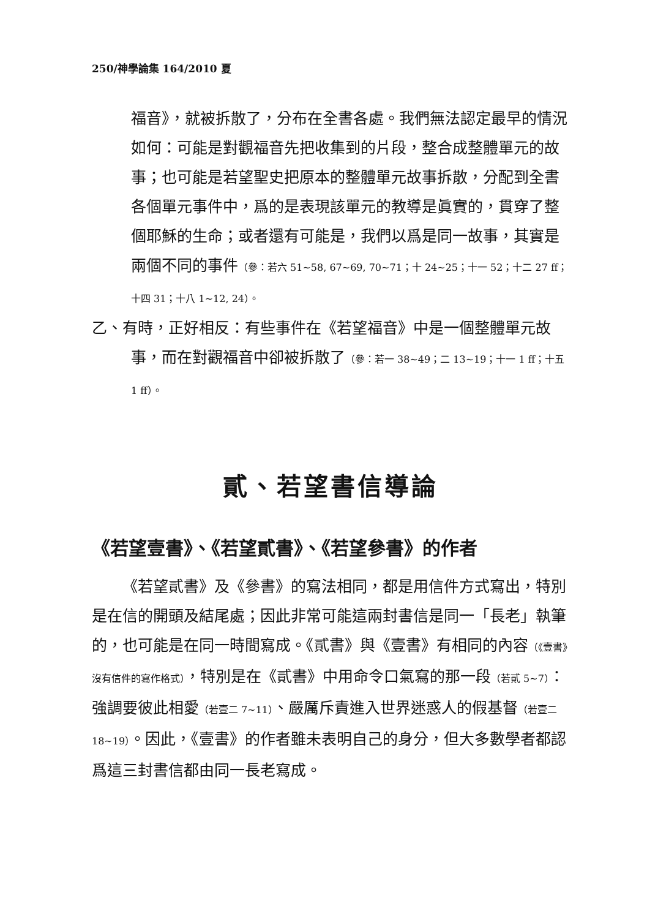250/神學論集 164/2010 夏
福音》，就被拆散了，分布在全書各處。我們無法認定最早的情況如何：可能是對觀福音先把收集到的片段，整合成整體單元的故事；也可能是若望聖史把原本的整體單元故事拆散，分配到全書各個單元事件中，爲的是表現該單元的教導是眞實的，貫穿了整個耶穌的生命；或者還有可能是，我們以爲是同一故事，其實是兩個不同的事件（參：若六 51~58, 67~69, 70~71；十 24~25；十一 52；十二 27 ff；十四 31；十八 1~12, 24）。
乙、有時，正好相反：有些事件在《若望福音》中是一個整體單元故事，而在對觀福音中卻被拆散了（參：若一 38~49；二 13~19；十一 1 ff；十五 1 ff）。
貳、若望書信導論
《若望壹書》、《若望貳書》、《若望參書》的作者
《若望貳書》及《參書》的寫法相同，都是用信件方式寫出，特別是在信的開頭及結尾處；因此非常可能這兩封書信是同一「長老」執筆的，也可能是在同一時間寫成。《貳書》與《壹書》有相同的內容（《壹書》沒有信件的寫作格式），特別是在《貳書》中用命令口氣寫的那一段（若貳 5~7）：強調要彼此相愛（若壹二 7~11）、嚴厲斥責進入世界迷惑人的假基督（若壹二 18~19）。因此，《壹書》的作者雖未表明自己的身分，但大多數學者都認爲這三封書信都由同一長老寫成。